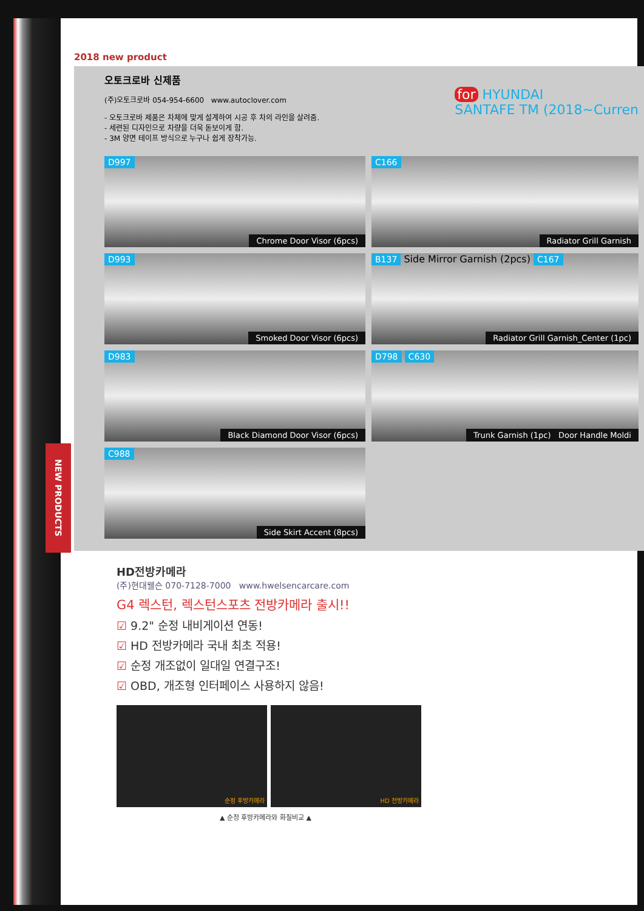2018 new product
오토크로바 신제품
(주)오토크로바 054-954-6600 www.autoclover.com
- 오토크로바 제품은 차체에 맞게 설계하여 시공 후 차의 라인을 살려줌.
- 세련된 디자인으로 차량을 더욱 돋보이게 함.
- 3M 양면 테이프 방식으로 누구나 쉽게 장착가능.
for HYUNDAI
SANTAFE TM (2018~Curren
D997
Chrome Door Visor (6pcs)
C166
Radiator Grill Garnish
D993
Smoked Door Visor (6pcs)
B137 Side Mirror Garnish (2pcs) C167
Radiator Grill Garnish_Center (1pc)
D983
Black Diamond Door Visor (6pcs)
D798 C630
Trunk Garnish (1pc) Door Handle Moldi
C988
Side Skirt Accent (8pcs)
HD전방카메라
(주)현대웰슨 070-7128-7000 www.hwelsencarcare.com
G4 렉스턴, 렉스턴스포츠 전방카메라 출시!!
☑ 9.2" 순정 내비게이션 연동!
☑ HD 전방카메라 국내 최초 적용!
☑ 순정 개조없이 일대일 연결구조!
☑ OBD, 개조형 인터페이스 사용하지 않음!
순정 후방카메라 HD 전방카메라
▲ 순정 후방카메라와 화질비교 ▲
NEW PRODUCTS